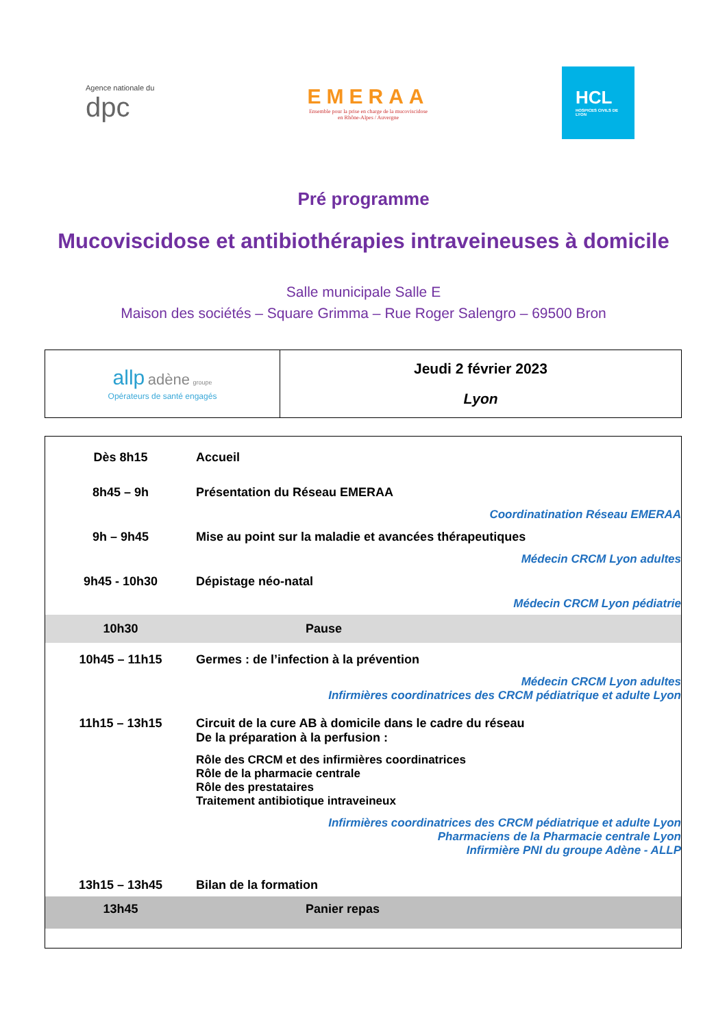Agence nationale du dpc
EMERAA
Ensemble pour la prise en charge de la mucoviscidose
en Rhône-Alpes / Auvergne
HCL
HOSPICES CIVILS DE LYON
Pré programme
Mucoviscidose et antibiothérapies intraveineuses à domicile
Salle municipale Salle E
Maison des sociétés – Square Grimma – Rue Roger Salengro – 69500 Bron
| allp adène groupe Opérateurs de santé engagés | Jeudi 2 février 2023 Lyon |
| Dès 8h15 | Accueil |
| 8h45 – 9h | Présentation du Réseau EMERAA |
| | Coordinatination Réseau EMERAA |
| 9h – 9h45 | Mise au point sur la maladie et avancées thérapeutiques |
| | Médecin CRCM Lyon adultes |
| 9h45 - 10h30 | Dépistage néo-natal |
| | Médecin CRCM Lyon pédiatrie |
| 10h30 | Pause |
| 10h45 – 11h15 | Germes : de l’infection à la prévention |
| | Médecin CRCM Lyon adultes Infirmières coordinatrices des CRCM pédiatrique et adulte Lyon |
| 11h15 – 13h15 | Circuit de la cure AB à domicile dans le cadre du réseau De la préparation à la perfusion : |
| | Rôle des CRCM et des infirmières coordinatrices Rôle de la pharmacie centrale Rôle des prestataires Traitement antibiotique intraveineux |
| | Infirmières coordinatrices des CRCM pédiatrique et adulte Lyon Pharmaciens de la Pharmacie centrale Lyon Infirmière PNI du groupe Adène - ALLP |
| 13h15 – 13h45 | Bilan de la formation |
| 13h45 | Panier repas |